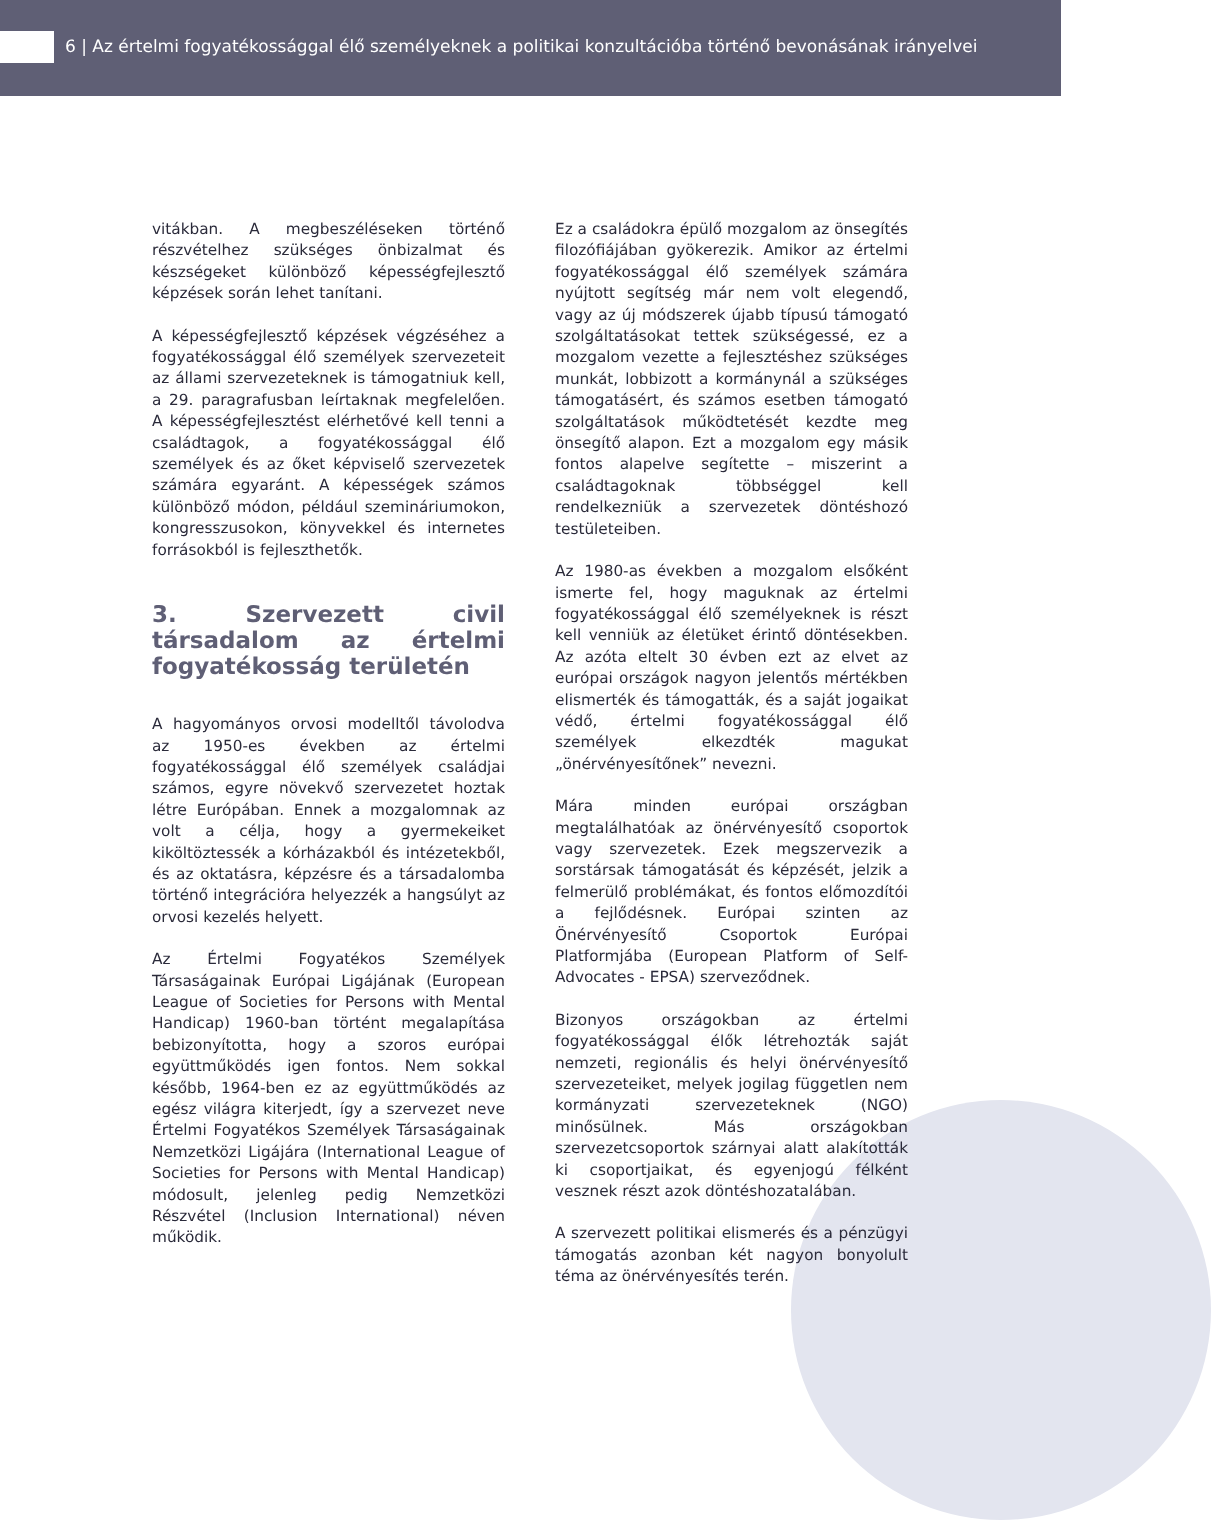6 | Az értelmi fogyatékossággal élő személyeknek a politikai konzultációba történő bevonásának irányelvei
vitákban. A megbeszéléseken történő részvételhez szükséges önbizalmat és készségeket különböző képességfejlesztő képzések során lehet tanítani.
A képességfejlesztő képzések végzéséhez a fogyatékossággal élő személyek szervezeteit az állami szervezeteknek is támogatniuk kell, a 29. paragrafusban leírtaknak megfelelően. A képességfejlesztést elérhetővé kell tenni a családtagok, a fogyatékossággal élő személyek és az őket képviselő szervezetek számára egyaránt. A képességek számos különböző módon, például szemináriumokon, kongresszusokon, könyvekkel és internetes forrásokból is fejleszthetők.
3. Szervezett civil társadalom az értelmi fogyatékosság területén
A hagyományos orvosi modelltől távolodva az 1950-es években az értelmi fogyatékossággal élő személyek családjai számos, egyre növekvő szervezetet hoztak létre Európában. Ennek a mozgalomnak az volt a célja, hogy a gyermekeiket kiköltöztessék a kórházakból és intézetekből, és az oktatásra, képzésre és a társadalomba történő integrációra helyezzék a hangsúlyt az orvosi kezelés helyett.
Az Értelmi Fogyatékos Személyek Társaságainak Európai Ligájának (European League of Societies for Persons with Mental Handicap) 1960-ban történt megalapítása bebizonyította, hogy a szoros európai együttműködés igen fontos. Nem sokkal később, 1964-ben ez az együttműködés az egész világra kiterjedt, így a szervezet neve Értelmi Fogyatékos Személyek Társaságainak Nemzetközi Ligájára (International League of Societies for Persons with Mental Handicap) módosult, jelenleg pedig Nemzetközi Részvétel (Inclusion International) néven működik.
Ez a családokra épülő mozgalom az önsegítés filozófiájában gyökerezik. Amikor az értelmi fogyatékossággal élő személyek számára nyújtott segítség már nem volt elegendő, vagy az új módszerek újabb típusú támogató szolgáltatásokat tettek szükségessé, ez a mozgalom vezette a fejlesztéshez szükséges munkát, lobbizott a kormánynál a szükséges támogatásért, és számos esetben támogató szolgáltatások működtetését kezdte meg önsegítő alapon. Ezt a mozgalom egy másik fontos alapelve segítette – miszerint a családtagoknak többséggel kell rendelkezniük a szervezetek döntéshozó testületeiben.
Az 1980-as években a mozgalom elsőként ismerte fel, hogy maguknak az értelmi fogyatékossággal élő személyeknek is részt kell venniük az életüket érintő döntésekben. Az azóta eltelt 30 évben ezt az elvet az európai országok nagyon jelentős mértékben elismerték és támogatták, és a saját jogaikat védő, értelmi fogyatékossággal élő személyek elkezdték magukat „önérvényesítőnek” nevezni.
Mára minden európai országban megtalálhatóak az önérvényesítő csoportok vagy szervezetek. Ezek megszervezik a sorstársak támogatását és képzését, jelzik a felmerülő problémákat, és fontos előmozdítói a fejlődésnek. Európai szinten az Önérvényesítő Csoportok Európai Platformjába (European Platform of Self-Advocates - EPSA) szerveződnek.
Bizonyos országokban az értelmi fogyatékossággal élők létrehozták saját nemzeti, regionális és helyi önérvényesítő szervezeteiket, melyek jogilag független nem kormányzati szervezeteknek (NGO) minősülnek. Más országokban szervezetcsoportok szárnyai alatt alakították ki csoportjaikat, és egyenjogú félként vesznek részt azok döntéshozatalában.
A szervezett politikai elismerés és a pénzügyi támogatás azonban két nagyon bonyolult téma az önérvényesítés terén.